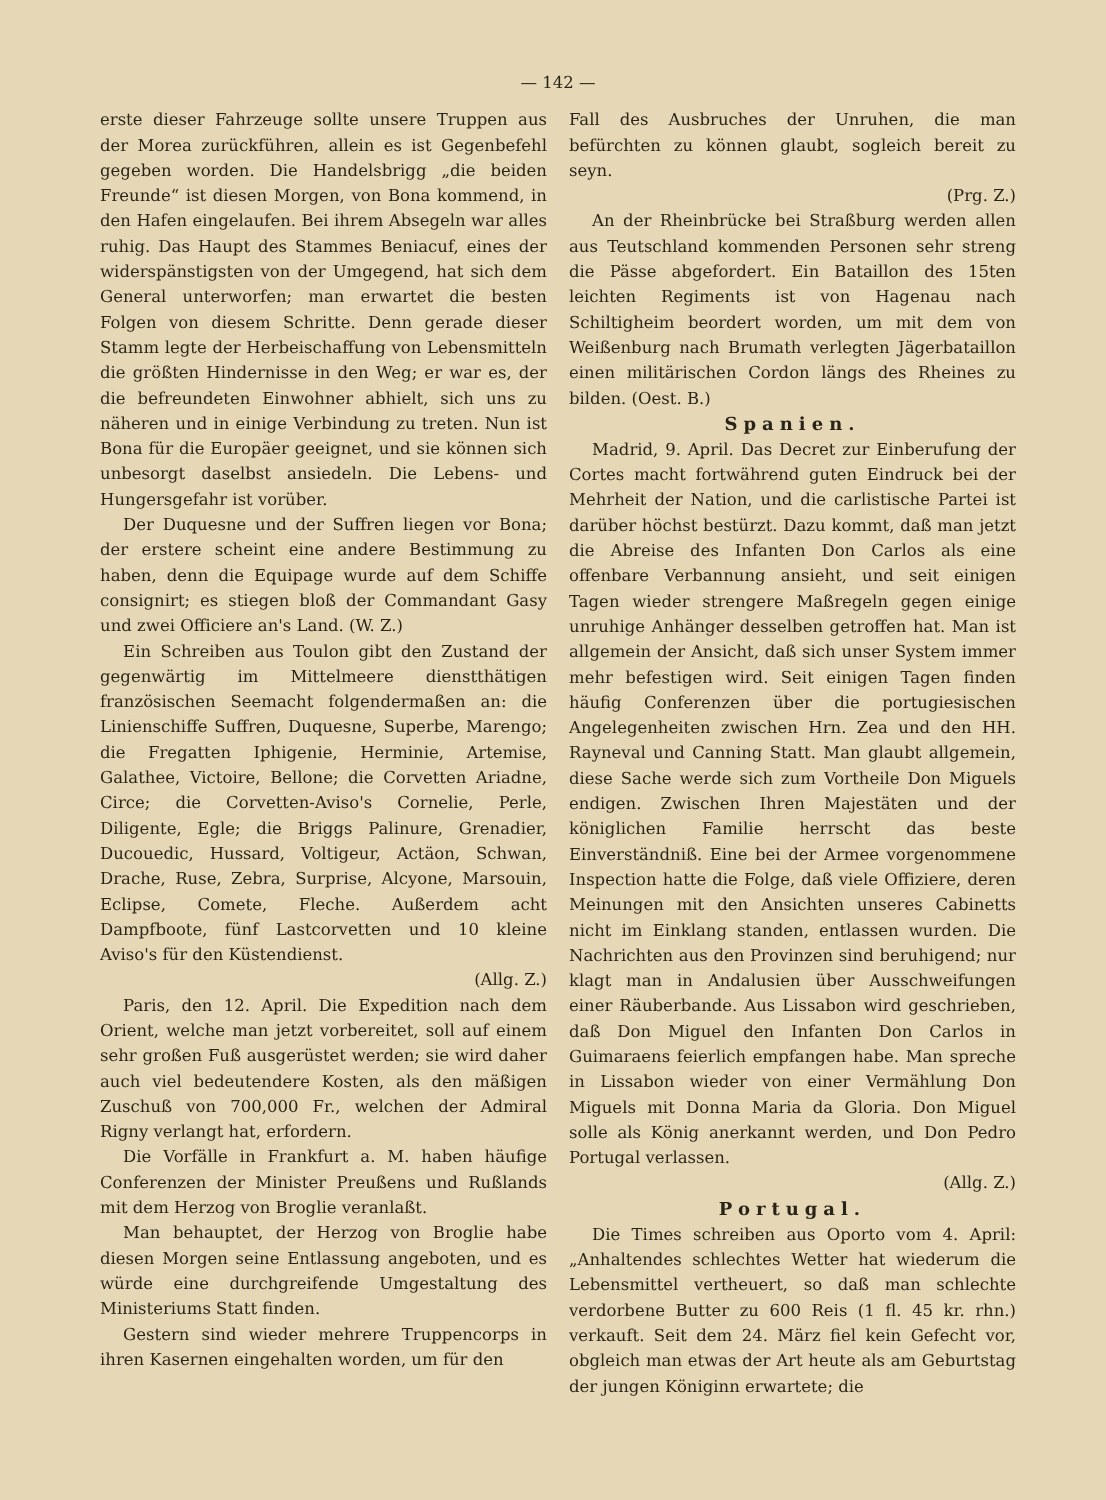— 142 —
erste dieser Fahrzeuge sollte unsere Truppen aus der Morea zurückführen, allein es ist Gegenbefehl gegeben worden. Die Handelsbrigg „die beiden Freunde“ ist diesen Morgen, von Bona kommend, in den Hafen eingelaufen. Bei ihrem Absegeln war alles ruhig. Das Haupt des Stammes Beniacuf, eines der widerspänstigsten von der Umgegend, hat sich dem General unterworfen; man erwartet die besten Folgen von diesem Schritte. Denn gerade dieser Stamm legte der Herbeischaffung von Lebensmitteln die größten Hindernisse in den Weg; er war es, der die befreundeten Einwohner abhielt, sich uns zu näheren und in einige Verbindung zu treten. Nun ist Bona für die Europäer geeignet, und sie können sich unbesorgt daselbst ansiedeln. Die Lebens- und Hungersgefahr ist vorüber.
Der Duquesne und der Suffren liegen vor Bona; der erstere scheint eine andere Bestimmung zu haben, denn die Equipage wurde auf dem Schiffe consignirt; es stiegen bloß der Commandant Gasy und zwei Officiere an's Land. (W. Z.)
Ein Schreiben aus Toulon gibt den Zustand der gegenwärtig im Mittelmeere dienstthätigen französischen Seemacht folgendermaßen an: die Linienschiffe Suffren, Duquesne, Superbe, Marengo; die Fregatten Iphigenie, Herminie, Artemise, Galathee, Victoire, Bellone; die Corvetten Ariadne, Circe; die Corvetten-Aviso's Cornelie, Perle, Diligente, Egle; die Briggs Palinure, Grenadier, Ducouedic, Hussard, Voltigeur, Actäon, Schwan, Drache, Ruse, Zebra, Surprise, Alcyone, Marsouin, Eclipse, Comete, Fleche. Außerdem acht Dampfboote, fünf Lastcorvetten und 10 kleine Aviso's für den Küstendienst.
(Allg. Z.)
Paris, den 12. April. Die Expedition nach dem Orient, welche man jetzt vorbereitet, soll auf einem sehr großen Fuß ausgerüstet werden; sie wird daher auch viel bedeutendere Kosten, als den mäßigen Zuschuß von 700,000 Fr., welchen der Admiral Rigny verlangt hat, erfordern.
Die Vorfälle in Frankfurt a. M. haben häufige Conferenzen der Minister Preußens und Rußlands mit dem Herzog von Broglie veranlaßt.
Man behauptet, der Herzog von Broglie habe diesen Morgen seine Entlassung angeboten, und es würde eine durchgreifende Umgestaltung des Ministeriums Statt finden.
Gestern sind wieder mehrere Truppencorps in ihren Kasernen eingehalten worden, um für den
Fall des Ausbruches der Unruhen, die man befürchten zu können glaubt, sogleich bereit zu seyn.
(Prg. Z.)
An der Rheinbrücke bei Straßburg werden allen aus Teutschland kommenden Personen sehr streng die Pässe abgefordert. Ein Bataillon des 15ten leichten Regiments ist von Hagenau nach Schiltigheim beordert worden, um mit dem von Weißenburg nach Brumath verlegten Jägerbataillon einen militärischen Cordon längs des Rheines zu bilden. (Oest. B.)
Spanien.
Madrid, 9. April. Das Decret zur Einberufung der Cortes macht fortwährend guten Eindruck bei der Mehrheit der Nation, und die carlistische Partei ist darüber höchst bestürzt. Dazu kommt, daß man jetzt die Abreise des Infanten Don Carlos als eine offenbare Verbannung ansieht, und seit einigen Tagen wieder strengere Maßregeln gegen einige unruhige Anhänger desselben getroffen hat. Man ist allgemein der Ansicht, daß sich unser System immer mehr befestigen wird. Seit einigen Tagen finden häufig Conferenzen über die portugiesischen Angelegenheiten zwischen Hrn. Zea und den HH. Rayneval und Canning Statt. Man glaubt allgemein, diese Sache werde sich zum Vortheile Don Miguels endigen. Zwischen Ihren Majestäten und der königlichen Familie herrscht das beste Einverständniß. Eine bei der Armee vorgenommene Inspection hatte die Folge, daß viele Offiziere, deren Meinungen mit den Ansichten unseres Cabinetts nicht im Einklang standen, entlassen wurden. Die Nachrichten aus den Provinzen sind beruhigend; nur klagt man in Andalusien über Ausschweifungen einer Räuberbande. Aus Lissabon wird geschrieben, daß Don Miguel den Infanten Don Carlos in Guimaraens feierlich empfangen habe. Man spreche in Lissabon wieder von einer Vermählung Don Miguels mit Donna Maria da Gloria. Don Miguel solle als König anerkannt werden, und Don Pedro Portugal verlassen.
(Allg. Z.)
Portugal.
Die Times schreiben aus Oporto vom 4. April: „Anhaltendes schlechtes Wetter hat wiederum die Lebensmittel vertheuert, so daß man schlechte verdorbene Butter zu 600 Reis (1 fl. 45 kr. rhn.) verkauft. Seit dem 24. März fiel kein Gefecht vor, obgleich man etwas der Art heute als am Geburtstag der jungen Königinn erwartete; die